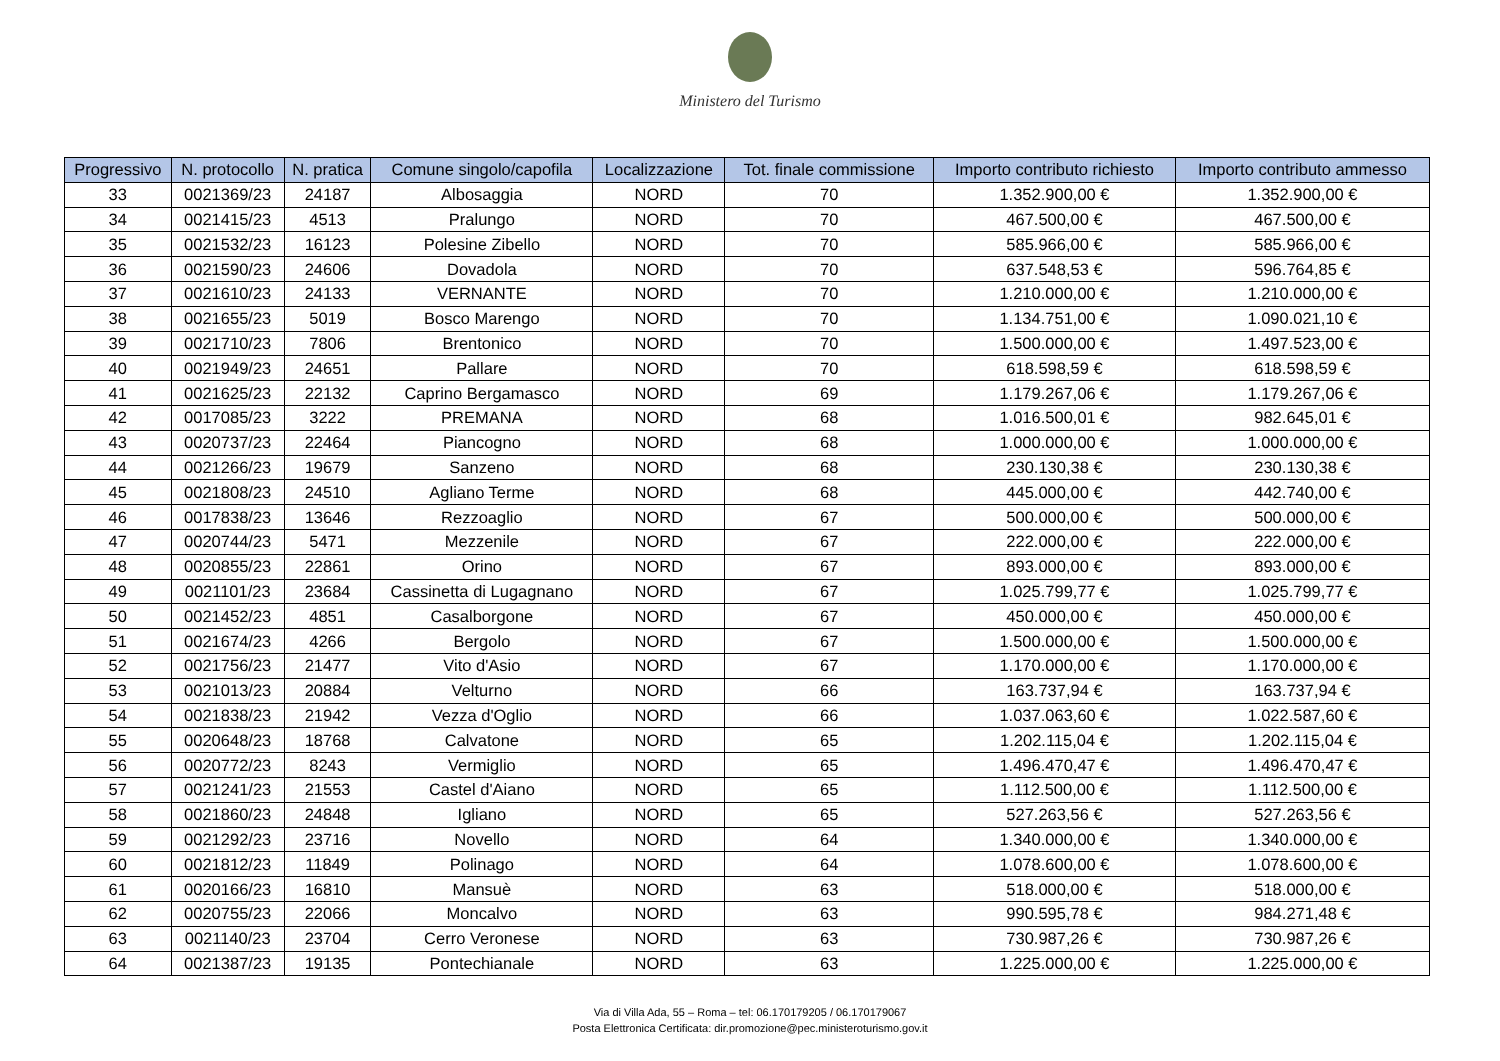Ministero del Turismo
| Progressivo | N. protocollo | N. pratica | Comune singolo/capofila | Localizzazione | Tot. finale commissione | Importo contributo richiesto | Importo contributo ammesso |
| --- | --- | --- | --- | --- | --- | --- | --- |
| 33 | 0021369/23 | 24187 | Albosaggia | NORD | 70 | 1.352.900,00 € | 1.352.900,00 € |
| 34 | 0021415/23 | 4513 | Pralungo | NORD | 70 | 467.500,00 € | 467.500,00 € |
| 35 | 0021532/23 | 16123 | Polesine Zibello | NORD | 70 | 585.966,00 € | 585.966,00 € |
| 36 | 0021590/23 | 24606 | Dovadola | NORD | 70 | 637.548,53 € | 596.764,85 € |
| 37 | 0021610/23 | 24133 | VERNANTE | NORD | 70 | 1.210.000,00 € | 1.210.000,00 € |
| 38 | 0021655/23 | 5019 | Bosco Marengo | NORD | 70 | 1.134.751,00 € | 1.090.021,10 € |
| 39 | 0021710/23 | 7806 | Brentonico | NORD | 70 | 1.500.000,00 € | 1.497.523,00 € |
| 40 | 0021949/23 | 24651 | Pallare | NORD | 70 | 618.598,59 € | 618.598,59 € |
| 41 | 0021625/23 | 22132 | Caprino Bergamasco | NORD | 69 | 1.179.267,06 € | 1.179.267,06 € |
| 42 | 0017085/23 | 3222 | PREMANA | NORD | 68 | 1.016.500,01 € | 982.645,01 € |
| 43 | 0020737/23 | 22464 | Piancogno | NORD | 68 | 1.000.000,00 € | 1.000.000,00 € |
| 44 | 0021266/23 | 19679 | Sanzeno | NORD | 68 | 230.130,38 € | 230.130,38 € |
| 45 | 0021808/23 | 24510 | Agliano Terme | NORD | 68 | 445.000,00 € | 442.740,00 € |
| 46 | 0017838/23 | 13646 | Rezzoaglio | NORD | 67 | 500.000,00 € | 500.000,00 € |
| 47 | 0020744/23 | 5471 | Mezzenile | NORD | 67 | 222.000,00 € | 222.000,00 € |
| 48 | 0020855/23 | 22861 | Orino | NORD | 67 | 893.000,00 € | 893.000,00 € |
| 49 | 0021101/23 | 23684 | Cassinetta di Lugagnano | NORD | 67 | 1.025.799,77 € | 1.025.799,77 € |
| 50 | 0021452/23 | 4851 | Casalborgone | NORD | 67 | 450.000,00 € | 450.000,00 € |
| 51 | 0021674/23 | 4266 | Bergolo | NORD | 67 | 1.500.000,00 € | 1.500.000,00 € |
| 52 | 0021756/23 | 21477 | Vito d'Asio | NORD | 67 | 1.170.000,00 € | 1.170.000,00 € |
| 53 | 0021013/23 | 20884 | Velturno | NORD | 66 | 163.737,94 € | 163.737,94 € |
| 54 | 0021838/23 | 21942 | Vezza d'Oglio | NORD | 66 | 1.037.063,60 € | 1.022.587,60 € |
| 55 | 0020648/23 | 18768 | Calvatone | NORD | 65 | 1.202.115,04 € | 1.202.115,04 € |
| 56 | 0020772/23 | 8243 | Vermiglio | NORD | 65 | 1.496.470,47 € | 1.496.470,47 € |
| 57 | 0021241/23 | 21553 | Castel d'Aiano | NORD | 65 | 1.112.500,00 € | 1.112.500,00 € |
| 58 | 0021860/23 | 24848 | Igliano | NORD | 65 | 527.263,56 € | 527.263,56 € |
| 59 | 0021292/23 | 23716 | Novello | NORD | 64 | 1.340.000,00 € | 1.340.000,00 € |
| 60 | 0021812/23 | 11849 | Polinago | NORD | 64 | 1.078.600,00 € | 1.078.600,00 € |
| 61 | 0020166/23 | 16810 | Mansuè | NORD | 63 | 518.000,00 € | 518.000,00 € |
| 62 | 0020755/23 | 22066 | Moncalvo | NORD | 63 | 990.595,78 € | 984.271,48 € |
| 63 | 0021140/23 | 23704 | Cerro Veronese | NORD | 63 | 730.987,26 € | 730.987,26 € |
| 64 | 0021387/23 | 19135 | Pontechianale | NORD | 63 | 1.225.000,00 € | 1.225.000,00 € |
Via di Villa Ada, 55 – Roma – tel: 06.170179205 / 06.170179067
Posta Elettronica Certificata: dir.promozione@pec.ministeroturismo.gov.it